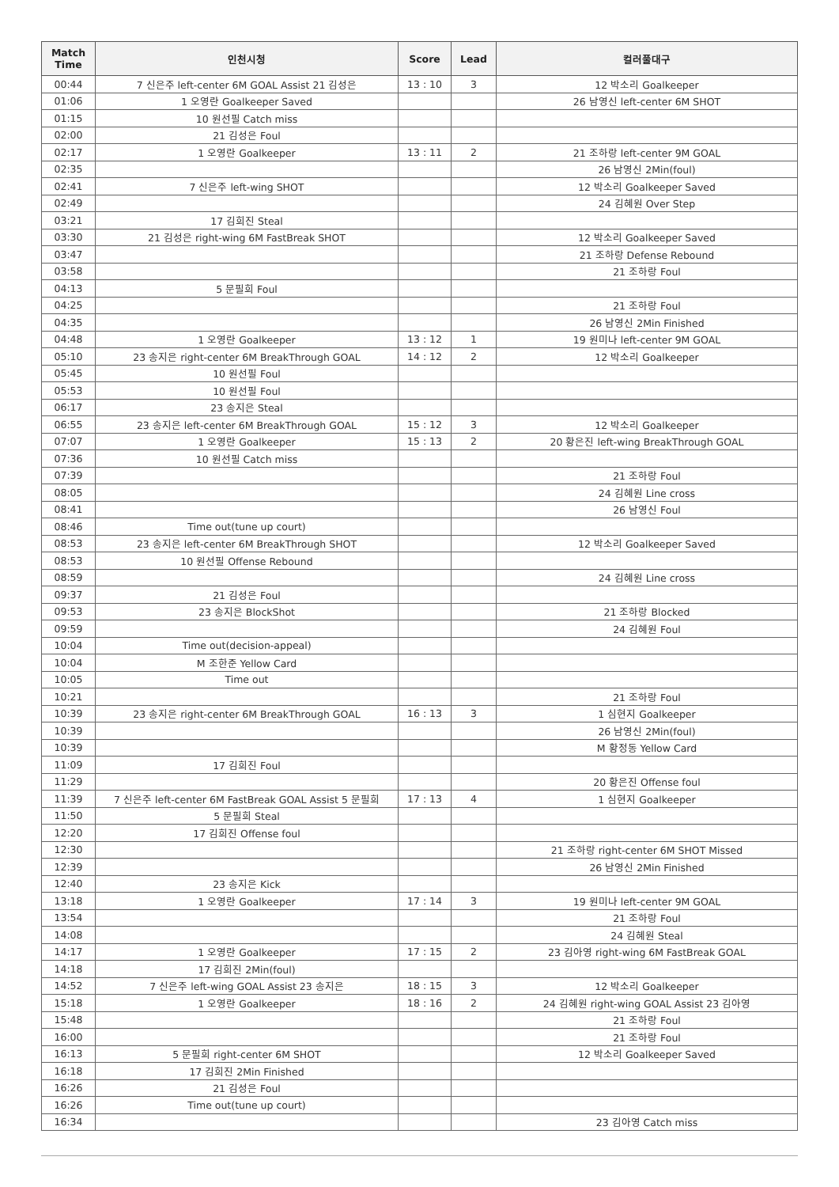| Match Time | 인천시청 | Score | Lead | 컬러풀대구 |
| --- | --- | --- | --- | --- |
| 00:44 | 7 신은주 left-center 6M GOAL Assist 21 김성은 | 13 : 10 | 3 | 12 박소리 Goalkeeper |
| 01:06 | 1 오영란 Goalkeeper Saved | | | 26 남영신 left-center 6M SHOT |
| 01:15 | 10 원선필 Catch miss | | | |
| 02:00 | 21 김성은 Foul | | | |
| 02:17 | 1 오영란 Goalkeeper | 13 : 11 | 2 | 21 조하랑 left-center 9M GOAL |
| 02:35 | | | | 26 남영신 2Min(foul) |
| 02:41 | 7 신은주 left-wing SHOT | | | 12 박소리 Goalkeeper Saved |
| 02:49 | | | | 24 김혜원 Over Step |
| 03:21 | 17 김희진 Steal | | | |
| 03:30 | 21 김성은 right-wing 6M FastBreak SHOT | | | 12 박소리 Goalkeeper Saved |
| 03:47 | | | | 21 조하랑 Defense Rebound |
| 03:58 | | | | 21 조하랑 Foul |
| 04:13 | 5 문필희 Foul | | | |
| 04:25 | | | | 21 조하랑 Foul |
| 04:35 | | | | 26 남영신 2Min Finished |
| 04:48 | 1 오영란 Goalkeeper | 13 : 12 | 1 | 19 원미나 left-center 9M GOAL |
| 05:10 | 23 송지은 right-center 6M BreakThrough GOAL | 14 : 12 | 2 | 12 박소리 Goalkeeper |
| 05:45 | 10 원선필 Foul | | | |
| 05:53 | 10 원선필 Foul | | | |
| 06:17 | 23 송지은 Steal | | | |
| 06:55 | 23 송지은 left-center 6M BreakThrough GOAL | 15 : 12 | 3 | 12 박소리 Goalkeeper |
| 07:07 | 1 오영란 Goalkeeper | 15 : 13 | 2 | 20 황은진 left-wing BreakThrough GOAL |
| 07:36 | 10 원선필 Catch miss | | | |
| 07:39 | | | | 21 조하랑 Foul |
| 08:05 | | | | 24 김혜원 Line cross |
| 08:41 | | | | 26 남영신 Foul |
| 08:46 | Time out(tune up court) | | | |
| 08:53 | 23 송지은 left-center 6M BreakThrough SHOT | | | 12 박소리 Goalkeeper Saved |
| 08:53 | 10 원선필 Offense Rebound | | | |
| 08:59 | | | | 24 김혜원 Line cross |
| 09:37 | 21 김성은 Foul | | | |
| 09:53 | 23 송지은 BlockShot | | | 21 조하랑 Blocked |
| 09:59 | | | | 24 김혜원 Foul |
| 10:04 | Time out(decision-appeal) | | | |
| 10:04 | M 조한준 Yellow Card | | | |
| 10:05 | Time out | | | |
| 10:21 | | | | 21 조하랑 Foul |
| 10:39 | 23 송지은 right-center 6M BreakThrough GOAL | 16 : 13 | 3 | 1 심현지 Goalkeeper |
| 10:39 | | | | 26 남영신 2Min(foul) |
| 10:39 | | | | M 황정동 Yellow Card |
| 11:09 | 17 김희진 Foul | | | |
| 11:29 | | | | 20 황은진 Offense foul |
| 11:39 | 7 신은주 left-center 6M FastBreak GOAL Assist 5 문필희 | 17 : 13 | 4 | 1 심현지 Goalkeeper |
| 11:50 | 5 문필희 Steal | | | |
| 12:20 | 17 김희진 Offense foul | | | |
| 12:30 | | | | 21 조하랑 right-center 6M SHOT Missed |
| 12:39 | | | | 26 남영신 2Min Finished |
| 12:40 | 23 송지은 Kick | | | |
| 13:18 | 1 오영란 Goalkeeper | 17 : 14 | 3 | 19 원미나 left-center 9M GOAL |
| 13:54 | | | | 21 조하랑 Foul |
| 14:08 | | | | 24 김혜원 Steal |
| 14:17 | 1 오영란 Goalkeeper | 17 : 15 | 2 | 23 김아영 right-wing 6M FastBreak GOAL |
| 14:18 | 17 김희진 2Min(foul) | | | |
| 14:52 | 7 신은주 left-wing GOAL Assist 23 송지은 | 18 : 15 | 3 | 12 박소리 Goalkeeper |
| 15:18 | 1 오영란 Goalkeeper | 18 : 16 | 2 | 24 김혜원 right-wing GOAL Assist 23 김아영 |
| 15:48 | | | | 21 조하랑 Foul |
| 16:00 | | | | 21 조하랑 Foul |
| 16:13 | 5 문필희 right-center 6M SHOT | | | 12 박소리 Goalkeeper Saved |
| 16:18 | 17 김희진 2Min Finished | | | |
| 16:26 | 21 김성은 Foul | | | |
| 16:26 | Time out(tune up court) | | | |
| 16:34 | | | | 23 김아영 Catch miss |